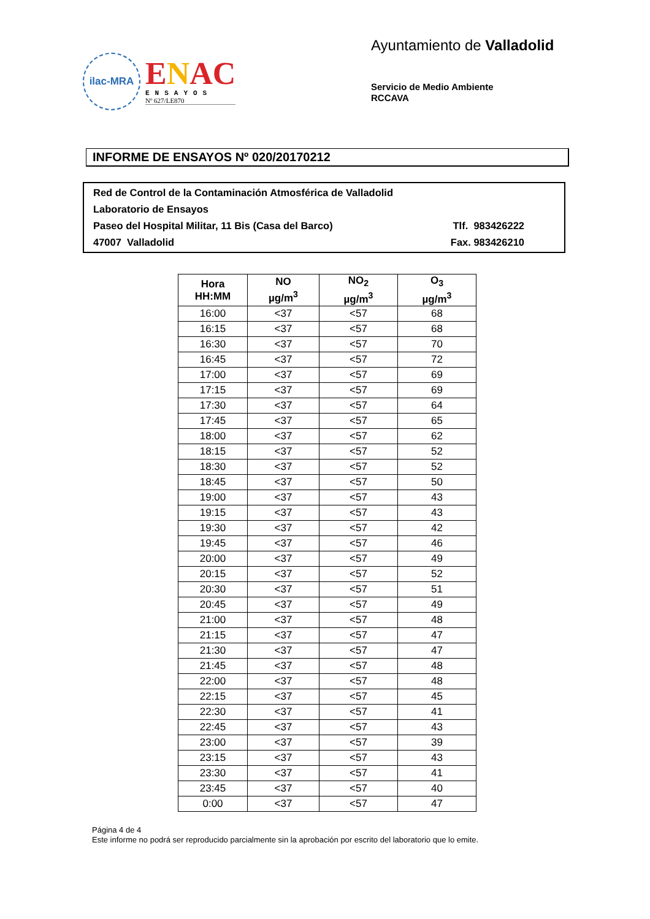ilac-MRA
ENAC
ENSAYOS
Nº 627/LE870
Ayuntamiento de Valladolid
Servicio de Medio Ambiente
RCCAVA
INFORME DE ENSAYOS Nº 020/20170212
Red de Control de la Contaminación Atmosférica de Valladolid
Laboratorio de Ensayos
Paseo del Hospital Militar, 11 Bis (Casa del Barco) Tlf. 983426222
47007 Valladolid Fax. 983426210
| Hora HH:MM | NO µg/m<sup>3</sup> | NO<sub>2</sub> µg/m<sup>3</sup> | O<sub>3</sub> µg/m<sup>3</sup> |
| --- | --- | --- | --- |
| 16:00 | <37 | <57 | 68 |
| 16:15 | <37 | <57 | 68 |
| 16:30 | <37 | <57 | 70 |
| 16:45 | <37 | <57 | 72 |
| 17:00 | <37 | <57 | 69 |
| 17:15 | <37 | <57 | 69 |
| 17:30 | <37 | <57 | 64 |
| 17:45 | <37 | <57 | 65 |
| 18:00 | <37 | <57 | 62 |
| 18:15 | <37 | <57 | 52 |
| 18:30 | <37 | <57 | 52 |
| 18:45 | <37 | <57 | 50 |
| 19:00 | <37 | <57 | 43 |
| 19:15 | <37 | <57 | 43 |
| 19:30 | <37 | <57 | 42 |
| 19:45 | <37 | <57 | 46 |
| 20:00 | <37 | <57 | 49 |
| 20:15 | <37 | <57 | 52 |
| 20:30 | <37 | <57 | 51 |
| 20:45 | <37 | <57 | 49 |
| 21:00 | <37 | <57 | 48 |
| 21:15 | <37 | <57 | 47 |
| 21:30 | <37 | <57 | 47 |
| 21:45 | <37 | <57 | 48 |
| 22:00 | <37 | <57 | 48 |
| 22:15 | <37 | <57 | 45 |
| 22:30 | <37 | <57 | 41 |
| 22:45 | <37 | <57 | 43 |
| 23:00 | <37 | <57 | 39 |
| 23:15 | <37 | <57 | 43 |
| 23:30 | <37 | <57 | 41 |
| 23:45 | <37 | <57 | 40 |
| 0:00 | <37 | <57 | 47 |
Página 4 de 4
Este informe no podrá ser reproducido parcialmente sin la aprobación por escrito del laboratorio que lo emite.